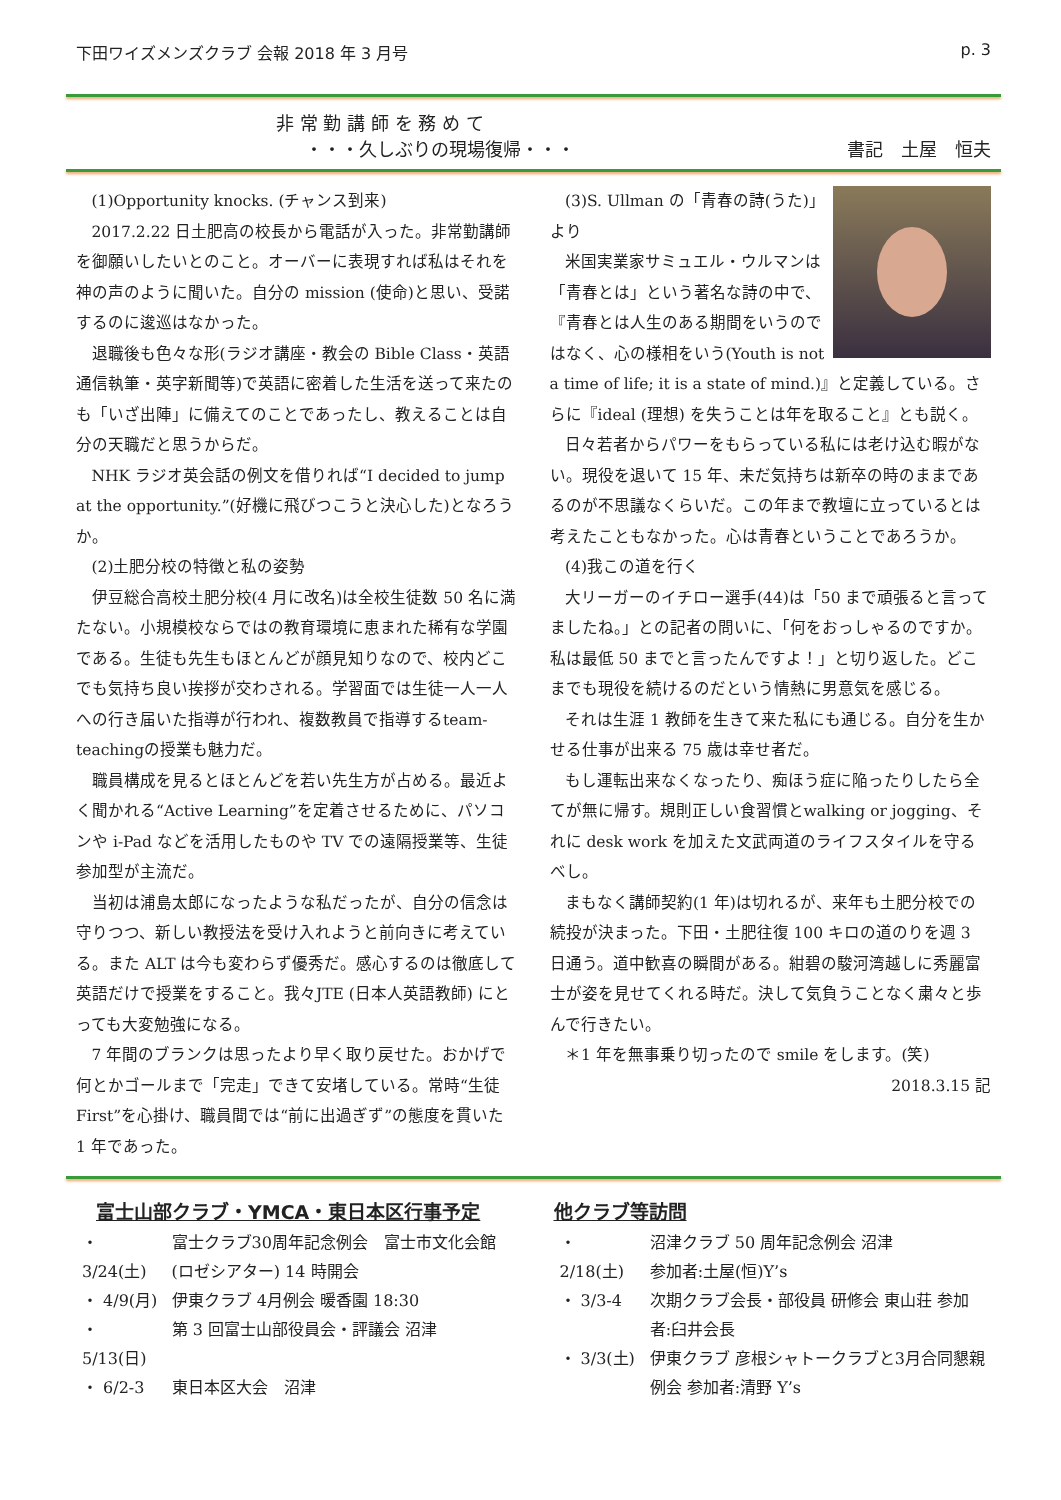下田ワイズメンズクラブ 会報 2018 年 3 月号 p. 3
非 常 勤 講 師 を 務 め て
・・・久しぶりの現場復帰・・・
書記　土屋　恒夫
(1)Opportunity knocks. (チャンス到来)
2017.2.22 日土肥高の校長から電話が入った。非常勤講師を御願いしたいとのこと。オーバーに表現すれば私はそれを神の声のように聞いた。自分の mission (使命)と思い、受諾するのに逡巡はなかった。
退職後も色々な形(ラジオ講座・教会の Bible Class・英語通信執筆・英字新聞等)で英語に密着した生活を送って来たのも「いざ出陣」に備えてのことであったし、教えることは自分の天職だと思うからだ。
NHK ラジオ英会話の例文を借りれば“I decided to jump at the opportunity.”(好機に飛びつこうと決心した)となろうか。
(2)土肥分校の特徴と私の姿勢
伊豆総合高校土肥分校(4 月に改名)は全校生徒数 50 名に満たない。小規模校ならではの教育環境に恵まれた稀有な学園である。生徒も先生もほとんどが顔見知りなので、校内どこでも気持ち良い挨拶が交わされる。学習面では生徒一人一人への行き届いた指導が行われ、複数教員で指導するteam-teachingの授業も魅力だ。
職員構成を見るとほとんどを若い先生方が占める。最近よく聞かれる“Active Learning”を定着させるために、パソコンや i-Pad などを活用したものや TV での遠隔授業等、生徒参加型が主流だ。
当初は浦島太郎になったような私だったが、自分の信念は守りつつ、新しい教授法を受け入れようと前向きに考えている。また ALT は今も変わらず優秀だ。感心するのは徹底して英語だけで授業をすること。我々JTE (日本人英語教師) にとっても大変勉強になる。
7 年間のブランクは思ったより早く取り戻せた。おかげで何とかゴールまで「完走」できて安堵している。常時“生徒First”を心掛け、職員間では“前に出過ぎず”の態度を貫いた 1 年であった。
(3)S. Ullman の「青春の詩(うた)」より
米国実業家サミュエル・ウルマンは「青春とは」という著名な詩の中で、『青春とは人生のある期間をいうのではなく、心の様相をいう(Youth is not a time of life; it is a state of mind.)』と定義している。さらに『ideal (理想) を失うことは年を取ること』とも説く。
日々若者からパワーをもらっている私には老け込む暇がない。現役を退いて 15 年、未だ気持ちは新卒の時のままであるのが不思議なくらいだ。この年まで教壇に立っているとは考えたこともなかった。心は青春ということであろうか。
(4)我この道を行く
大リーガーのイチロー選手(44)は「50 まで頑張ると言ってましたね。」との記者の問いに、「何をおっしゃるのですか。私は最低 50 までと言ったんですよ！」と切り返した。どこまでも現役を続けるのだという情熱に男意気を感じる。
それは生涯 1 教師を生きて来た私にも通じる。自分を生かせる仕事が出来る 75 歳は幸せ者だ。
もし運転出来なくなったり、痴ほう症に陥ったりしたら全てが無に帰す。規則正しい食習慣とwalking or jogging、それに desk work を加えた文武両道のライフスタイルを守るべし。
まもなく講師契約(1 年)は切れるが、来年も土肥分校での続投が決まった。下田・土肥往復 100 キロの道のりを週 3 日通う。道中歓喜の瞬間がある。紺碧の駿河湾越しに秀麗富士が姿を見せてくれる時だ。決して気負うことなく粛々と歩んで行きたい。
＊1 年を無事乗り切ったので smile をします。(笑)
2018.3.15 記
富士山部クラブ・YMCA・東日本区行事予定
| ・ 3/24(土) | 富士クラブ30周年記念例会 富士市文化会館(ロゼシアター) 14 時開会 |
| ・ 4/9(月) | 伊東クラブ 4月例会 暖香園 18:30 |
| ・ 5/13(日) | 第 3 回富士山部役員会・評議会 沼津 |
| ・ 6/2-3 | 東日本区大会 沼津 |
他クラブ等訪問
| ・ 2/18(土) | 沼津クラブ 50 周年記念例会 沼津 参加者:土屋(恒)Y’s |
| ・ 3/3-4 | 次期クラブ会長・部役員 研修会 東山荘 参加者:臼井会長 |
| ・ 3/3(土) | 伊東クラブ 彦根シャトークラブと3月合同懇親例会 参加者:清野 Y’s |